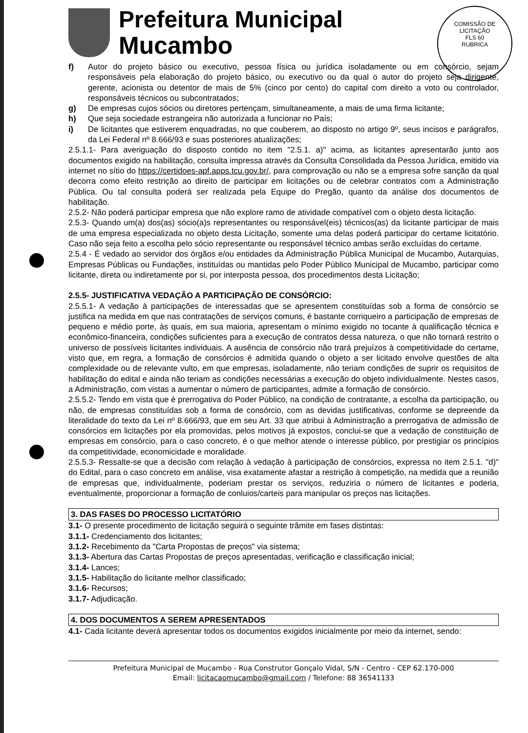COMISSÃO DE LICITAÇÃO
FLS 60
RUBRICA
Prefeitura Municipal
Mucambo
f) Autor do projeto básico ou executivo, pessoa física ou jurídica isoladamente ou em consórcio, sejam responsáveis pela elaboração do projeto básico, ou executivo ou da qual o autor do projeto seja dirigente, gerente, acionista ou detentor de mais de 5% (cinco por cento) do capital com direito a voto ou controlador, responsáveis técnicos ou subcontratados;
g) De empresas cujos sócios ou diretores pertençam, simultaneamente, a mais de uma firma licitante;
h) Que seja sociedade estrangeira não autorizada a funcionar no País;
i) De licitantes que estiverem enquadradas, no que couberem, ao disposto no artigo 9º, seus incisos e parágrafos, da Lei Federal nº 8.666/93 e suas posteriores atualizações;
2.5.1.1- Para averiguação do disposto contido no item "2.5.1. a)" acima, as licitantes apresentarão junto aos documentos exigido na habilitação, consulta impressa através da Consulta Consolidada da Pessoa Jurídica, emitido via internet no sítio do https://certidoes-apf.apps.tcu.gov.br/, para comprovação ou não se a empresa sofre sanção da qual decorra como efeito restrição ao direito de participar em licitações ou de celebrar contratos com a Administração Pública. Ou tal consulta poderá ser realizada pela Equipe do Pregão, quanto da análise dos documentos de habilitação.
2.5.2- Não poderá participar empresa que não explore ramo de atividade compatível com o objeto desta licitação.
2.5.3- Quando um(a) dos(as) sócio(a)s representantes ou responsável(eis) técnicos(as) da licitante participar de mais de uma empresa especializada no objeto desta Licitação, somente uma delas poderá participar do certame licitatório. Caso não seja feito a escolha pelo sócio representante ou responsável técnico ambas serão excluídas do certame.
2.5.4 - É vedado ao servidor dos órgãos e/ou entidades da Administração Pública Municipal de Mucambo, Autarquias, Empresas Públicas ou Fundações, instituídas ou mantidas pelo Poder Público Municipal de Mucambo, participar como licitante, direta ou indiretamente por si, por interposta pessoa, dos procedimentos desta Licitação;
2.5.5- JUSTIFICATIVA VEDAÇÃO A PARTICIPAÇÃO DE CONSÓRCIO:
2.5.5.1- A vedação à participações de interessadas que se apresentem constituídas sob a forma de consórcio se justifica na medida em que nas contratações de serviços comuns, é bastante corriqueiro a participação de empresas de pequeno e médio porte, às quais, em sua maioria, apresentam o mínimo exigido no tocante à qualificação técnica e econômico-financeira, condições suficientes para a execução de contratos dessa natureza, o que não tornará restrito o universo de possíveis licitantes individuais. A ausência de consórcio não trará prejuízos à competitividade do certame, visto que, em regra, a formação de consórcios é admitida quando o objeto a ser licitado envolve questões de alta complexidade ou de relevante vulto, em que empresas, isoladamente, não teriam condições de suprir os requisitos de habilitação do edital e ainda não teriam as condições necessárias a execução do objeto individualmente. Nestes casos, a Administração, com vistas a aumentar o número de participantes, admite a formação de consórcio.
2.5.5.2- Tendo em vista que é prerrogativa do Poder Público, na condição de contratante, a escolha da participação, ou não, de empresas constituídas sob a forma de consórcio, com as devidas justificativas, conforme se depreende da literalidade do texto da Lei nº 8.666/93, que em seu Art. 33 que atribui à Administração a prerrogativa de admissão de consórcios em licitações por ela promovidas, pelos motivos já expostos, conclui-se que a vedação de constituição de empresas em consórcio, para o caso concreto, é o que melhor atende o interesse público, por prestigiar os princípios da competitividade, economicidade e moralidade.
2.5.5.3- Ressalte-se que a decisão com relação à vedação à participação de consórcios, expressa no item 2.5.1. "d)" do Edital, para o caso concreto em análise, visa exatamente afastar a restrição à competição, na medida que a reunião de empresas que, individualmente, poderiam prestar os serviços, reduziria o número de licitantes e poderia, eventualmente, proporcionar a formação de conluios/carteis para manipular os preços nas licitações.
3. DAS FASES DO PROCESSO LICITATÓRIO
3.1- O presente procedimento de licitação seguirá o seguinte trâmite em fases distintas:
3.1.1- Credenciamento dos licitantes;
3.1.2- Recebimento da "Carta Propostas de preços" via sistema;
3.1.3- Abertura das Cartas Propostas de preços apresentadas, verificação e classificação inicial;
3.1.4- Lances;
3.1.5- Habilitação do licitante melhor classificado;
3.1.6- Recursos;
3.1.7- Adjudicação.
4. DOS DOCUMENTOS A SEREM APRESENTADOS
4.1- Cada licitante deverá apresentar todos os documentos exigidos inicialmente por meio da internet, sendo:
Prefeitura Municipal de Mucambo - Rua Construtor Gonçalo Vidal, S/N - Centro - CEP 62.170-000
Email: licitacaomucambo@gmail.com / Telefone: 88 36541133